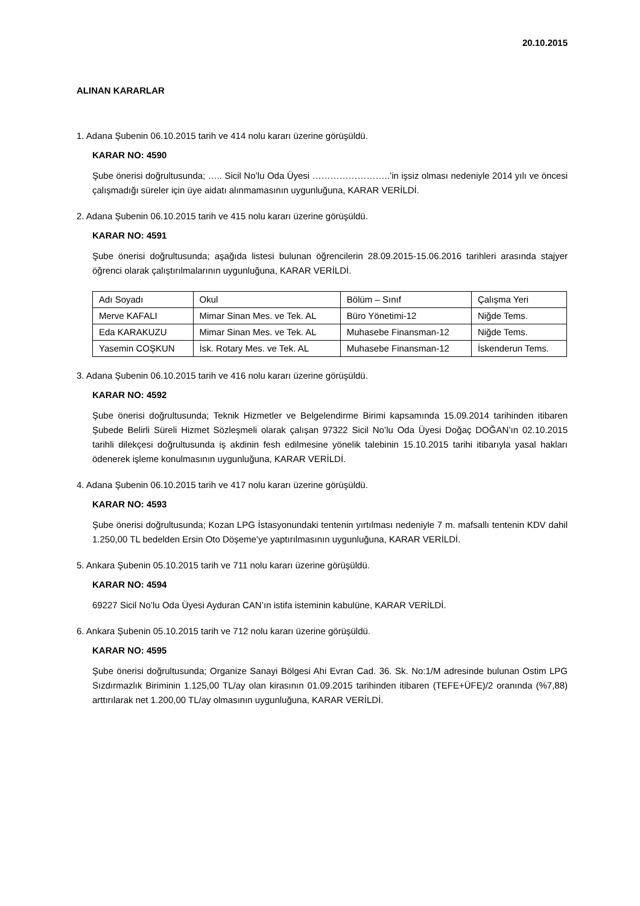20.10.2015
ALINAN KARARLAR
1. Adana Şubenin 06.10.2015 tarih ve 414 nolu kararı üzerine görüşüldü.
KARAR NO: 4590
Şube önerisi doğrultusunda; ….. Sicil No’lu Oda Üyesi ……………………..’in işsiz olması nedeniyle 2014 yılı ve öncesi çalışmadığı süreler için üye aidatı alınmamasının uygunluğuna, KARAR VERİLDİ.
2. Adana Şubenin 06.10.2015 tarih ve 415 nolu kararı üzerine görüşüldü.
KARAR NO: 4591
Şube önerisi doğrultusunda; aşağıda listesi bulunan öğrencilerin 28.09.2015-15.06.2016 tarihleri arasında stajyer öğrenci olarak çalıştırılmalarının uygunluğuna, KARAR VERİLDİ.
| Adı Soyadı | Okul | Bölüm – Sınıf | Çalışma Yeri |
| Merve KAFALI | Mimar Sinan Mes. ve Tek. AL | Büro Yönetimi-12 | Niğde Tems. |
| Eda KARAKUZU | Mimar Sinan Mes. ve Tek. AL | Muhasebe Finansman-12 | Niğde Tems. |
| Yasemin COŞKUN | İsk. Rotary Mes. ve Tek. AL | Muhasebe Finansman-12 | İskenderun Tems. |
3. Adana Şubenin 06.10.2015 tarih ve 416 nolu kararı üzerine görüşüldü.
KARAR NO: 4592
Şube önerisi doğrultusunda; Teknik Hizmetler ve Belgelendirme Birimi kapsamında 15.09.2014 tarihinden itibaren Şubede Belirli Süreli Hizmet Sözleşmeli olarak çalışan 97322 Sicil No’lu Oda Üyesi Doğaç DOĞAN’ın 02.10.2015 tarihli dilekçesi doğrultusunda iş akdinin fesh edilmesine yönelik talebinin 15.10.2015 tarihi itibarıyla yasal hakları ödenerek işleme konulmasının uygunluğuna, KARAR VERİLDİ.
4. Adana Şubenin 06.10.2015 tarih ve 417 nolu kararı üzerine görüşüldü.
KARAR NO: 4593
Şube önerisi doğrultusunda; Kozan LPG İstasyonundaki tentenin yırtılması nedeniyle 7 m. mafsallı tentenin KDV dahil 1.250,00 TL bedelden Ersin Oto Döşeme’ye yaptırılmasının uygunluğuna, KARAR VERİLDİ.
5. Ankara Şubenin 05.10.2015 tarih ve 711 nolu kararı üzerine görüşüldü.
KARAR NO: 4594
69227 Sicil No’lu Oda Üyesi Ayduran CAN’ın istifa isteminin kabulüne, KARAR VERİLDİ.
6. Ankara Şubenin 05.10.2015 tarih ve 712 nolu kararı üzerine görüşüldü.
KARAR NO: 4595
Şube önerisi doğrultusunda; Organize Sanayi Bölgesi Ahi Evran Cad. 36. Sk. No:1/M adresinde bulunan Ostim LPG Sızdırmazlık Biriminin 1.125,00 TL/ay olan kirasının 01.09.2015 tarihinden itibaren (TEFE+ÜFE)/2 oranında (%7,88) arttırılarak net 1.200,00 TL/ay olmasının uygunluğuna, KARAR VERİLDİ.